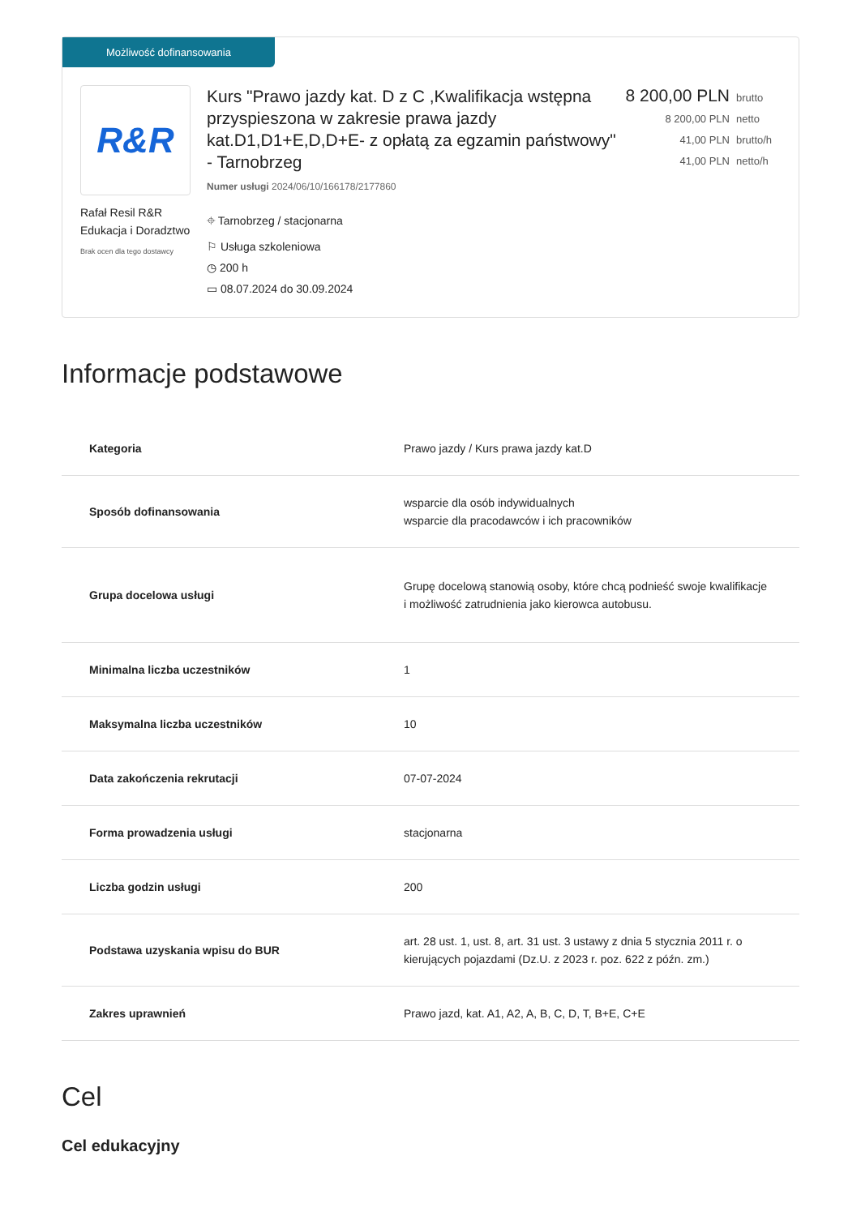Możliwość dofinansowania
R&R
Rafał Resil R&R Edukacja i Doradztwo
Brak ocen dla tego dostawcy
Kurs "Prawo jazdy kat. D z C ,Kwalifikacja wstępna przyspieszona w zakresie prawa jazdy kat.D1,D1+E,D,D+E- z opłatą za egzamin państwowy" - Tarnobrzeg
Numer usługi 2024/06/10/166178/2177860
⌖ Tarnobrzeg / stacjonarna
⚐ Usługa szkoleniowa
◷ 200 h
▭ 08.07.2024 do 30.09.2024
8 200,00 PLN brutto
8 200,00 PLN netto
41,00 PLN brutto/h
41,00 PLN netto/h
Informacje podstawowe
| Kategoria | Prawo jazdy / Kurs prawa jazdy kat.D |
| Sposób dofinansowania | wsparcie dla osób indywidualnych wsparcie dla pracodawców i ich pracowników |
| Grupa docelowa usługi | Grupę docelową stanowią osoby, które chcą podnieść swoje kwalifikacje i możliwość zatrudnienia jako kierowca autobusu. |
| Minimalna liczba uczestników | 1 |
| Maksymalna liczba uczestników | 10 |
| Data zakończenia rekrutacji | 07-07-2024 |
| Forma prowadzenia usługi | stacjonarna |
| Liczba godzin usługi | 200 |
| Podstawa uzyskania wpisu do BUR | art. 28 ust. 1, ust. 8, art. 31 ust. 3 ustawy z dnia 5 stycznia 2011 r. o kierujących pojazdami (Dz.U. z 2023 r. poz. 622 z późn. zm.) |
| Zakres uprawnień | Prawo jazd, kat. A1, A2, A, B, C, D, T, B+E, C+E |
Cel
Cel edukacyjny